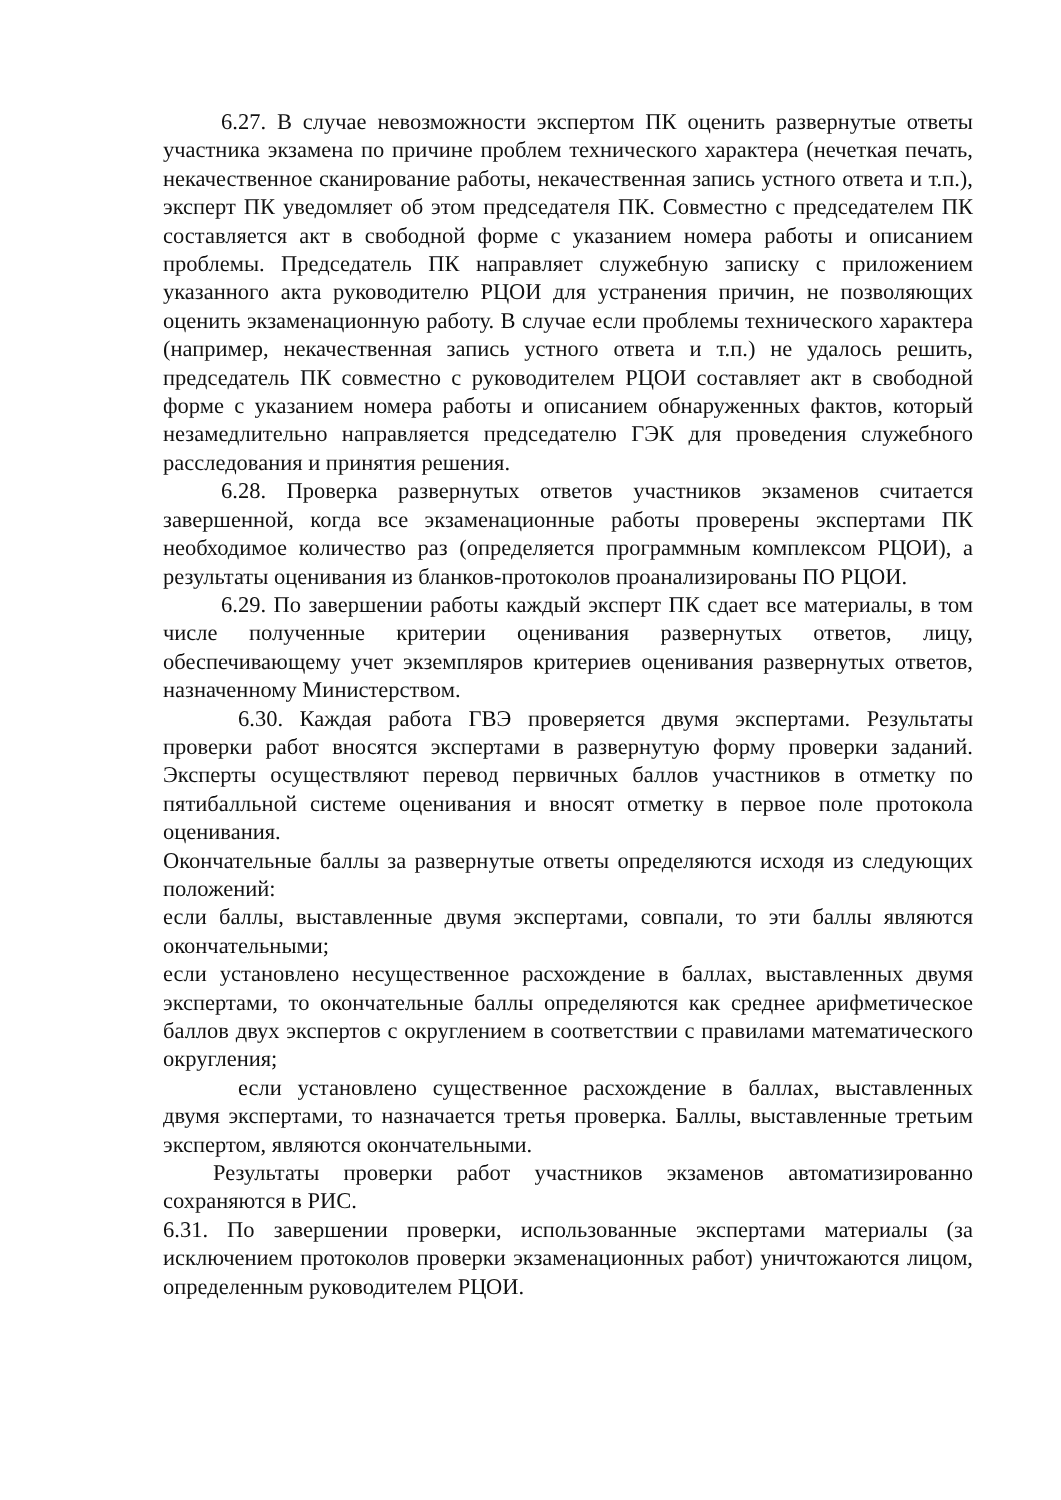6.27. В случае невозможности экспертом ПК оценить развернутые ответы участника экзамена по причине проблем технического характера (нечеткая печать, некачественное сканирование работы, некачественная запись устного ответа и т.п.), эксперт ПК уведомляет об этом председателя ПК. Совместно с председателем ПК составляется акт в свободной форме с указанием номера работы и описанием проблемы. Председатель ПК направляет служебную записку с приложением указанного акта руководителю РЦОИ для устранения причин, не позволяющих оценить экзаменационную работу. В случае если проблемы технического характера (например, некачественная запись устного ответа и т.п.) не удалось решить, председатель ПК совместно с руководителем РЦОИ составляет акт в свободной форме с указанием номера работы и описанием обнаруженных фактов, который незамедлительно направляется председателю ГЭК для проведения служебного расследования и принятия решения.
6.28. Проверка развернутых ответов участников экзаменов считается завершенной, когда все экзаменационные работы проверены экспертами ПК необходимое количество раз (определяется программным комплексом РЦОИ), а результаты оценивания из бланков-протоколов проанализированы ПО РЦОИ.
6.29. По завершении работы каждый эксперт ПК сдает все материалы, в том числе полученные критерии оценивания развернутых ответов, лицу, обеспечивающему учет экземпляров критериев оценивания развернутых ответов, назначенному Министерством.
6.30. Каждая работа ГВЭ проверяется двумя экспертами. Результаты проверки работ вносятся экспертами в развернутую форму проверки заданий. Эксперты осуществляют перевод первичных баллов участников в отметку по пятибалльной системе оценивания и вносят отметку в первое поле протокола оценивания.
Окончательные баллы за развернутые ответы определяются исходя из следующих положений:
если баллы, выставленные двумя экспертами, совпали, то эти баллы являются окончательными;
если установлено несущественное расхождение в баллах, выставленных двумя экспертами, то окончательные баллы определяются как среднее арифметическое баллов двух экспертов с округлением в соответствии с правилами математического округления;
если установлено существенное расхождение в баллах, выставленных двумя экспертами, то назначается третья проверка. Баллы, выставленные третьим экспертом, являются окончательными.
Результаты проверки работ участников экзаменов автоматизированно сохраняются в РИС.
6.31. По завершении проверки, использованные экспертами материалы (за исключением протоколов проверки экзаменационных работ) уничтожаются лицом, определенным руководителем РЦОИ.